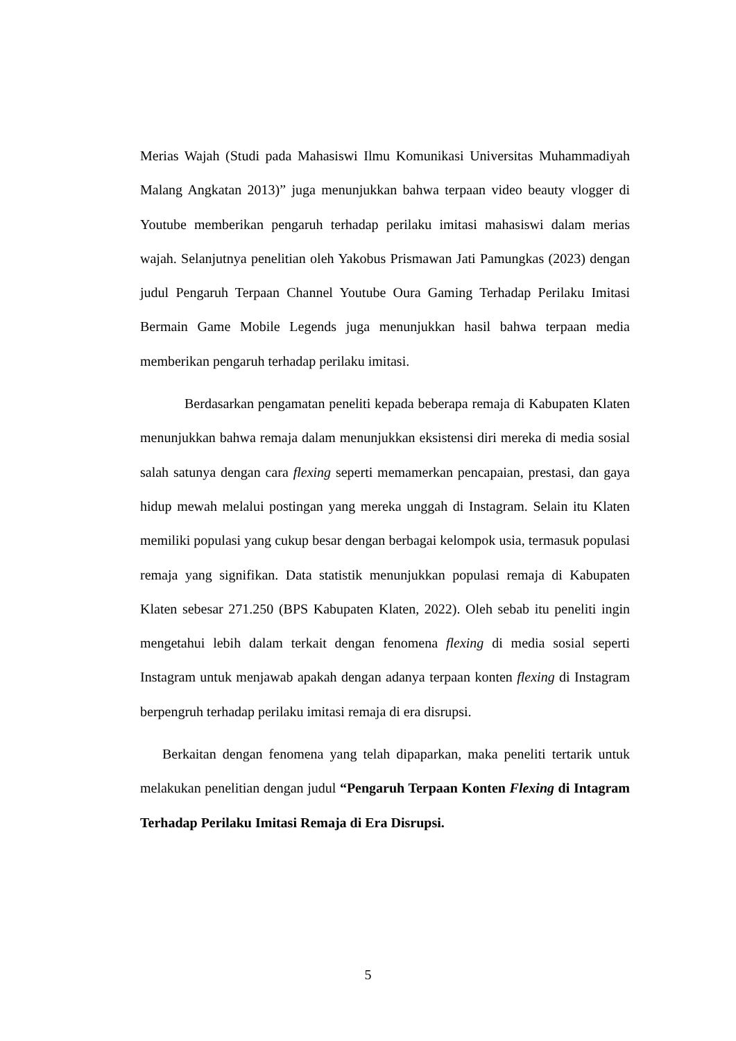Merias Wajah (Studi pada Mahasiswi Ilmu Komunikasi Universitas Muhammadiyah Malang Angkatan 2013)” juga menunjukkan bahwa terpaan video beauty vlogger di Youtube memberikan pengaruh terhadap perilaku imitasi mahasiswi dalam merias wajah. Selanjutnya penelitian oleh Yakobus Prismawan Jati Pamungkas (2023) dengan judul Pengaruh Terpaan Channel Youtube Oura Gaming Terhadap Perilaku Imitasi Bermain Game Mobile Legends juga menunjukkan hasil bahwa terpaan media memberikan pengaruh terhadap perilaku imitasi.
Berdasarkan pengamatan peneliti kepada beberapa remaja di Kabupaten Klaten menunjukkan bahwa remaja dalam menunjukkan eksistensi diri mereka di media sosial salah satunya dengan cara flexing seperti memamerkan pencapaian, prestasi, dan gaya hidup mewah melalui postingan yang mereka unggah di Instagram. Selain itu Klaten memiliki populasi yang cukup besar dengan berbagai kelompok usia, termasuk populasi remaja yang signifikan. Data statistik menunjukkan populasi remaja di Kabupaten Klaten sebesar 271.250 (BPS Kabupaten Klaten, 2022). Oleh sebab itu peneliti ingin mengetahui lebih dalam terkait dengan fenomena flexing di media sosial seperti Instagram untuk menjawab apakah dengan adanya terpaan konten flexing di Instagram berpengruh terhadap perilaku imitasi remaja di era disrupsi.
Berkaitan dengan fenomena yang telah dipaparkan, maka peneliti tertarik untuk melakukan penelitian dengan judul “Pengaruh Terpaan Konten Flexing di Intagram Terhadap Perilaku Imitasi Remaja di Era Disrupsi.
5